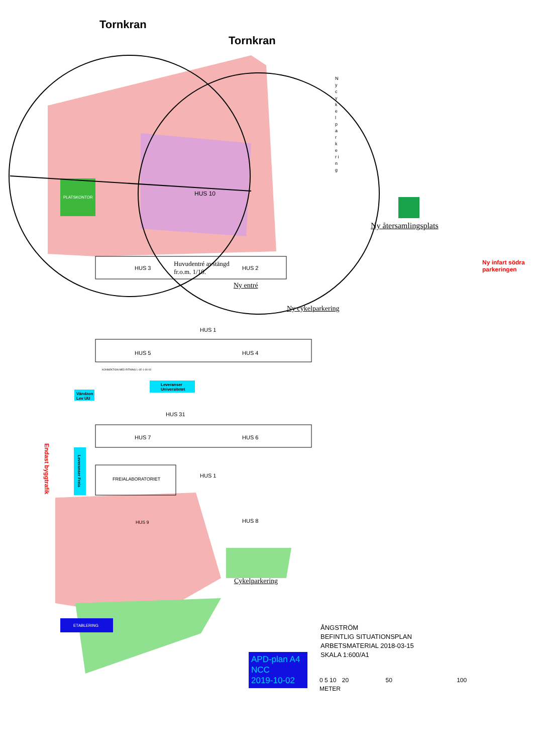Tornkran
Tornkran
N y c y k e l p a r k e r i n g
PLATSKONTOR
HUS 10
Ny återsamlingsplats
Ny infart södra
parkeringen
HUS 3
Huvudentré avstängd
fr.o.m. 1/10.
HUS 2
Ny entré
Ny cykelparkering
HUS 1
HUS 5 HUS 4
KONNEKTION MED RITNING L-1E-1-00-02
Leveranser
Universitetet
Vändzon
Lev UU
HUS 31
HUS 7 HUS 6
Endast byggtrafik
Leveranser Freia
FREIALABORATORIET
HUS 1
HUS 9 HUS 8
Cykelparkering
ETABLERING
ÅNGSTRÖM
BEFINTLIG SITUATIONSPLAN
ARBETSMATERIAL 2018-03-15
SKALA 1:600/A1
APD-plan A4
NCC
2019-10-02
0 5 10 20 50 100
METER